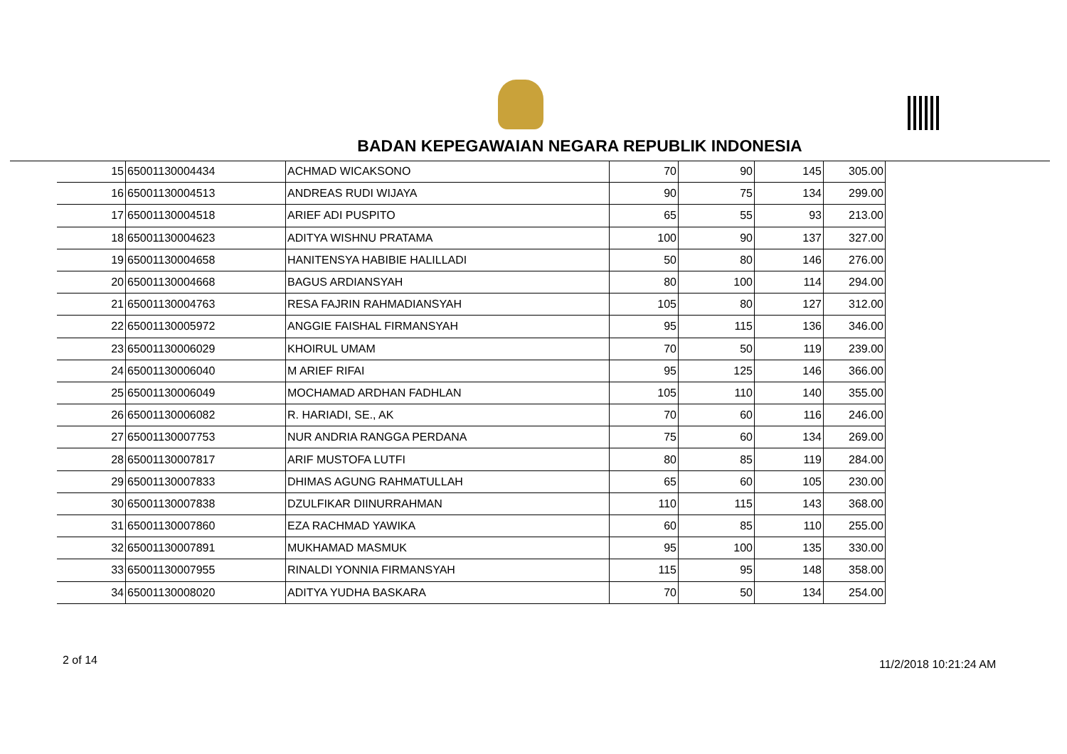BADAN KEPEGAWAIAN NEGARA REPUBLIK INDONESIA
| 15 | 65001130004434 | ACHMAD WICAKSONO | 70 | 90 | 145 | 305.00 |
| 16 | 65001130004513 | ANDREAS RUDI WIJAYA | 90 | 75 | 134 | 299.00 |
| 17 | 65001130004518 | ARIEF ADI PUSPITO | 65 | 55 | 93 | 213.00 |
| 18 | 65001130004623 | ADITYA WISHNU PRATAMA | 100 | 90 | 137 | 327.00 |
| 19 | 65001130004658 | HANITENSYA HABIBIE HALILLADI | 50 | 80 | 146 | 276.00 |
| 20 | 65001130004668 | BAGUS ARDIANSYAH | 80 | 100 | 114 | 294.00 |
| 21 | 65001130004763 | RESA FAJRIN RAHMADIANSYAH | 105 | 80 | 127 | 312.00 |
| 22 | 65001130005972 | ANGGIE FAISHAL FIRMANSYAH | 95 | 115 | 136 | 346.00 |
| 23 | 65001130006029 | KHOIRUL UMAM | 70 | 50 | 119 | 239.00 |
| 24 | 65001130006040 | M ARIEF RIFAI | 95 | 125 | 146 | 366.00 |
| 25 | 65001130006049 | MOCHAMAD ARDHAN FADHLAN | 105 | 110 | 140 | 355.00 |
| 26 | 65001130006082 | R. HARIADI, SE., AK | 70 | 60 | 116 | 246.00 |
| 27 | 65001130007753 | NUR ANDRIA RANGGA PERDANA | 75 | 60 | 134 | 269.00 |
| 28 | 65001130007817 | ARIF MUSTOFA LUTFI | 80 | 85 | 119 | 284.00 |
| 29 | 65001130007833 | DHIMAS AGUNG RAHMATULLAH | 65 | 60 | 105 | 230.00 |
| 30 | 65001130007838 | DZULFIKAR DIINURRAHMAN | 110 | 115 | 143 | 368.00 |
| 31 | 65001130007860 | EZA RACHMAD YAWIKA | 60 | 85 | 110 | 255.00 |
| 32 | 65001130007891 | MUKHAMAD MASMUK | 95 | 100 | 135 | 330.00 |
| 33 | 65001130007955 | RINALDI YONNIA FIRMANSYAH | 115 | 95 | 148 | 358.00 |
| 34 | 65001130008020 | ADITYA YUDHA BASKARA | 70 | 50 | 134 | 254.00 |
2 of 14 11/2/2018 10:21:24 AM